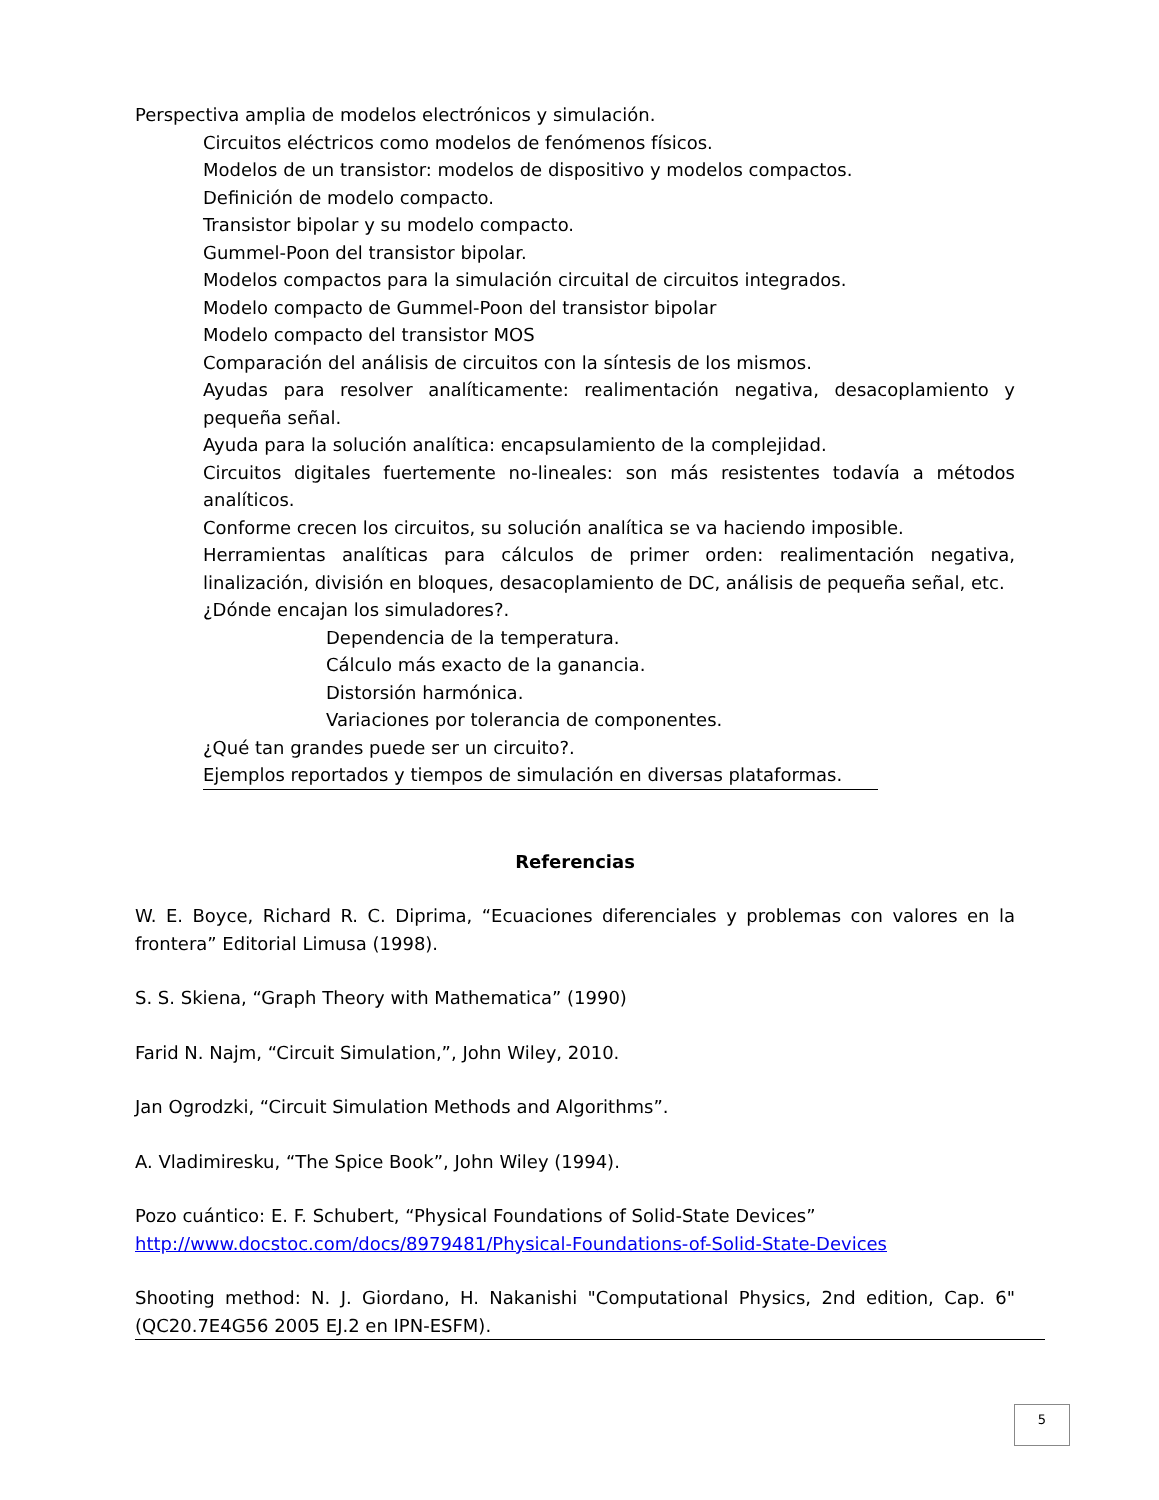Perspectiva amplia de modelos electrónicos y simulación.
Circuitos eléctricos como modelos de fenómenos físicos.
Modelos de un transistor: modelos de dispositivo y modelos compactos.
Definición de modelo compacto.
Transistor bipolar y su modelo compacto.
Gummel-Poon del transistor bipolar.
Modelos compactos para la simulación circuital de circuitos integrados.
Modelo compacto de Gummel-Poon del transistor bipolar
Modelo compacto del transistor MOS
Comparación del análisis de circuitos con la síntesis de los mismos.
Ayudas para resolver analíticamente: realimentación negativa, desacoplamiento y pequeña señal.
Ayuda para la solución analítica: encapsulamiento de la complejidad.
Circuitos digitales fuertemente no-lineales: son más resistentes todavía a métodos analíticos.
Conforme crecen los circuitos, su solución analítica se va haciendo imposible.
Herramientas analíticas para cálculos de primer orden: realimentación negativa, linalización, división en bloques, desacoplamiento de DC, análisis de pequeña señal, etc.
¿Dónde encajan los simuladores?.
Dependencia de la temperatura.
Cálculo más exacto de la ganancia.
Distorsión harmónica.
Variaciones por tolerancia de componentes.
¿Qué tan grandes puede ser un circuito?.
Ejemplos reportados y tiempos de simulación en diversas plataformas.
Referencias
W. E. Boyce, Richard R. C. Diprima, “Ecuaciones diferenciales y problemas con valores en la frontera” Editorial Limusa (1998).
S. S. Skiena, “Graph Theory with Mathematica” (1990)
Farid N. Najm, “Circuit Simulation,”, John Wiley, 2010.
Jan Ogrodzki, “Circuit Simulation Methods and Algorithms”.
A. Vladimiresku, “The Spice Book”, John Wiley (1994).
Pozo cuántico: E. F. Schubert, “Physical Foundations of Solid-State Devices”
http://www.docstoc.com/docs/8979481/Physical-Foundations-of-Solid-State-Devices
Shooting method: N. J. Giordano, H. Nakanishi "Computational Physics, 2nd edition, Cap. 6" (QC20.7E4G56 2005 EJ.2 en IPN-ESFM).
5